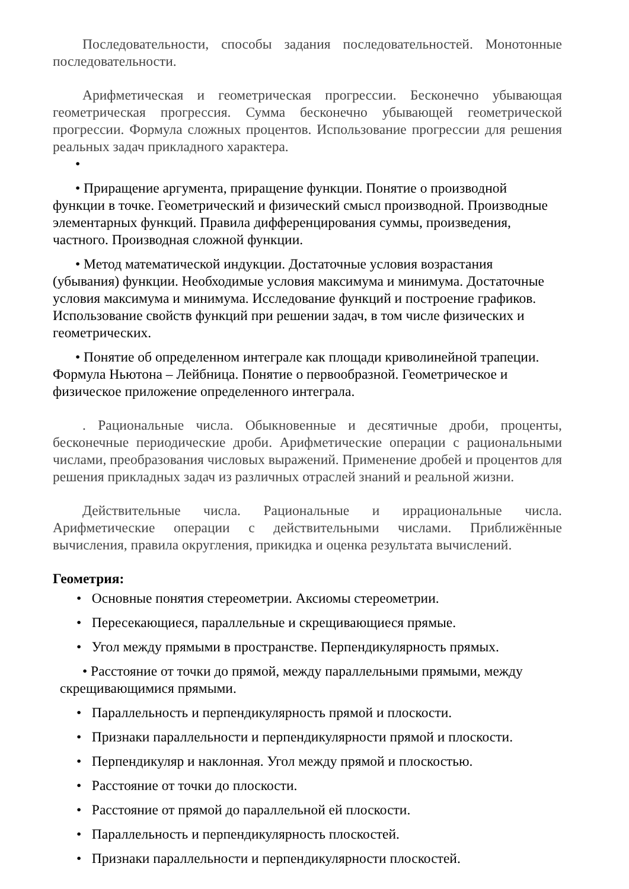Последовательности, способы задания последовательностей. Монотонные последовательности.
Арифметическая и геометрическая прогрессии. Бесконечно убывающая геометрическая прогрессия. Сумма бесконечно убывающей геометрической прогрессии. Формула сложных процентов. Использование прогрессии для решения реальных задач прикладного характера.
•
• Приращение аргумента, приращение функции. Понятие о производной функции в точке. Геометрический и физический смысл производной. Производные элементарных функций. Правила дифференцирования суммы, произведения, частного. Производная сложной функции.
• Метод математической индукции. Достаточные условия возрастания (убывания) функции. Необходимые условия максимума и минимума. Достаточные условия максимума и минимума. Исследование функций и построение графиков. Использование свойств функций при решении задач, в том числе физических и геометрических.
• Понятие об определенном интеграле как площади криволинейной трапеции. Формула Ньютона – Лейбница. Понятие о первообразной. Геометрическое и физическое приложение определенного интеграла.
. Рациональные числа. Обыкновенные и десятичные дроби, проценты, бесконечные периодические дроби. Арифметические операции с рациональными числами, преобразования числовых выражений. Применение дробей и процентов для решения прикладных задач из различных отраслей знаний и реальной жизни.
Действительные числа. Рациональные и иррациональные числа. Арифметические операции с действительными числами. Приближённые вычисления, правила округления, прикидка и оценка результата вычислений.
Геометрия:
• Основные понятия стереометрии. Аксиомы стереометрии.
• Пересекающиеся, параллельные и скрещивающиеся прямые.
• Угол между прямыми в пространстве. Перпендикулярность прямых.
• Расстояние от точки до прямой, между параллельными прямыми, между скрещивающимися прямыми.
• Параллельность и перпендикулярность прямой и плоскости.
• Признаки параллельности и перпендикулярности прямой и плоскости.
• Перпендикуляр и наклонная. Угол между прямой и плоскостью.
• Расстояние от точки до плоскости.
• Расстояние от прямой до параллельной ей плоскости.
• Параллельность и перпендикулярность плоскостей.
• Признаки параллельности и перпендикулярности плоскостей.